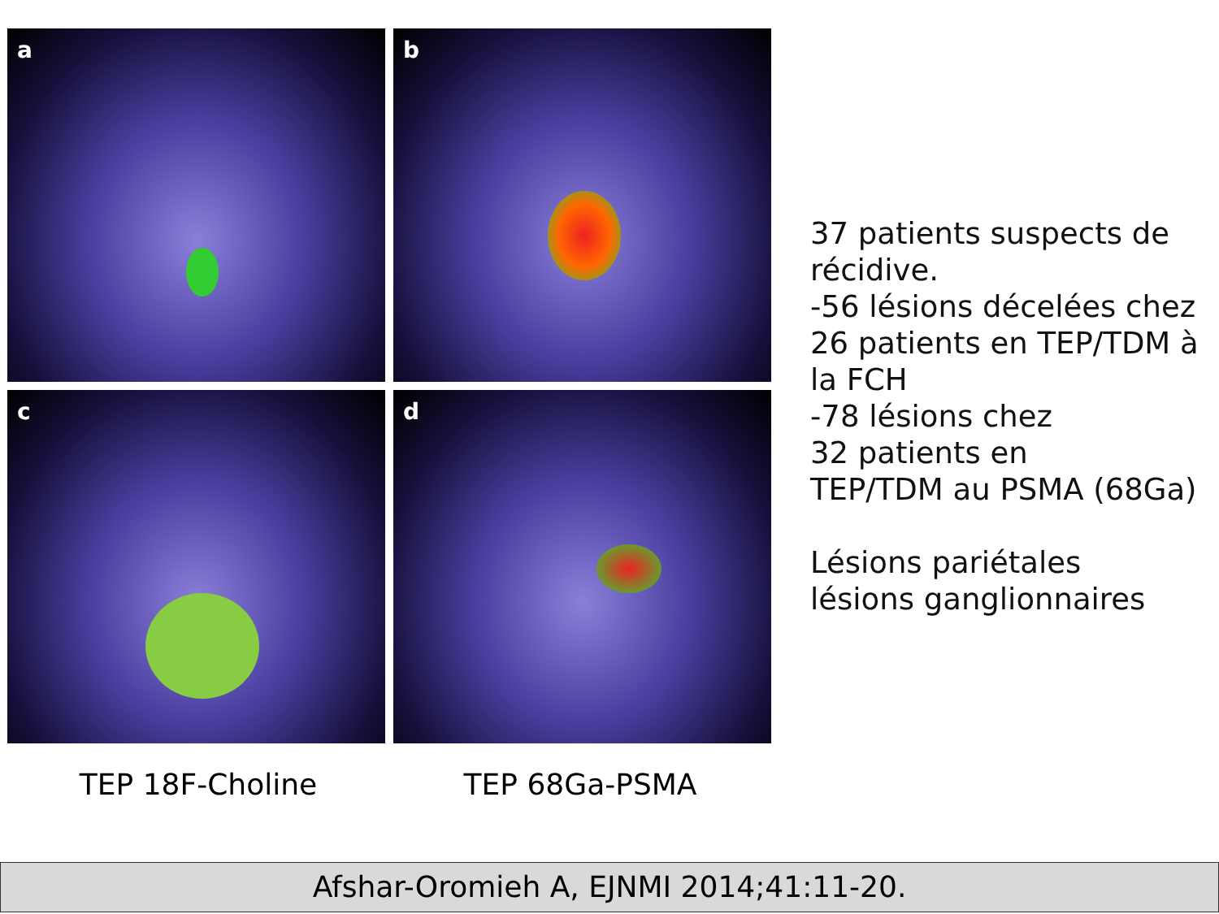a
b
c
d
TEP 18F-Choline TEP 68Ga-PSMA
37 patients suspects de récidive.
-56 lésions décelées chez 26 patients en TEP/TDM à la FCH
-78 lésions chez
32 patients en
TEP/TDM au PSMA (68Ga)
Lésions pariétales
lésions ganglionnaires
Afshar-Oromieh A, EJNMI 2014;41:11-20.